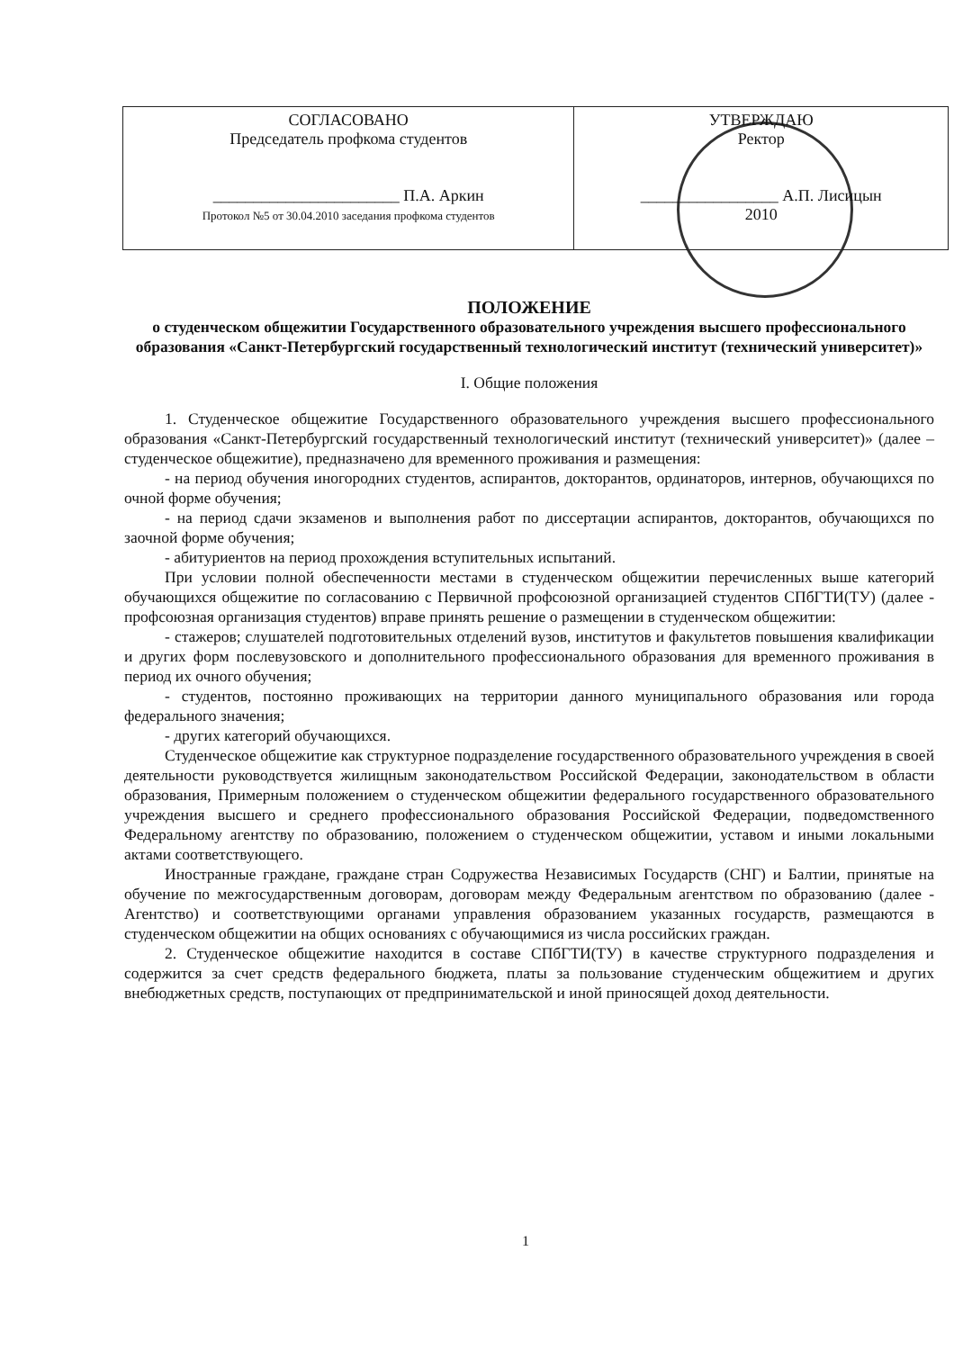| СОГЛАСОВАНО Председатель профкома студентов _______________________ П.А. Аркин Протокол №5 от 30.04.2010 заседания профкома студентов | УТВЕРЖДАЮ Ректор _________________ А.П. Лисицын 2010 |
ПОЛОЖЕНИЕ
о студенческом общежитии Государственного образовательного учреждения высшего профессионального образования «Санкт-Петербургский государственный технологический институт (технический университет)»
I. Общие положения
1. Студенческое общежитие Государственного образовательного учреждения высшего профессионального образования «Санкт-Петербургский государственный технологический институт (технический университет)» (далее – студенческое общежитие), предназначено для временного проживания и размещения:
- на период обучения иногородних студентов, аспирантов, докторантов, ординаторов, интернов, обучающихся по очной форме обучения;
- на период сдачи экзаменов и выполнения работ по диссертации аспирантов, докторантов, обучающихся по заочной форме обучения;
- абитуриентов на период прохождения вступительных испытаний.
При условии полной обеспеченности местами в студенческом общежитии перечисленных выше категорий обучающихся общежитие по согласованию с Первичной профсоюзной организацией студентов СПбГТИ(ТУ) (далее - профсоюзная организация студентов) вправе принять решение о размещении в студенческом общежитии:
- стажеров; слушателей подготовительных отделений вузов, институтов и факультетов повышения квалификации и других форм послевузовского и дополнительного профессионального образования для временного проживания в период их очного обучения;
- студентов, постоянно проживающих на территории данного муниципального образования или города федерального значения;
- других категорий обучающихся.
Студенческое общежитие как структурное подразделение государственного образовательного учреждения в своей деятельности руководствуется жилищным законодательством Российской Федерации, законодательством в области образования, Примерным положением о студенческом общежитии федерального государственного образовательного учреждения высшего и среднего профессионального образования Российской Федерации, подведомственного Федеральному агентству по образованию, положением о студенческом общежитии, уставом и иными локальными актами соответствующего.
Иностранные граждане, граждане стран Содружества Независимых Государств (СНГ) и Балтии, принятые на обучение по межгосударственным договорам, договорам между Федеральным агентством по образованию (далее - Агентство) и соответствующими органами управления образованием указанных государств, размещаются в студенческом общежитии на общих основаниях с обучающимися из числа российских граждан.
2. Студенческое общежитие находится в составе СПбГТИ(ТУ) в качестве структурного подразделения и содержится за счет средств федерального бюджета, платы за пользование студенческим общежитием и других внебюджетных средств, поступающих от предпринимательской и иной приносящей доход деятельности.
1